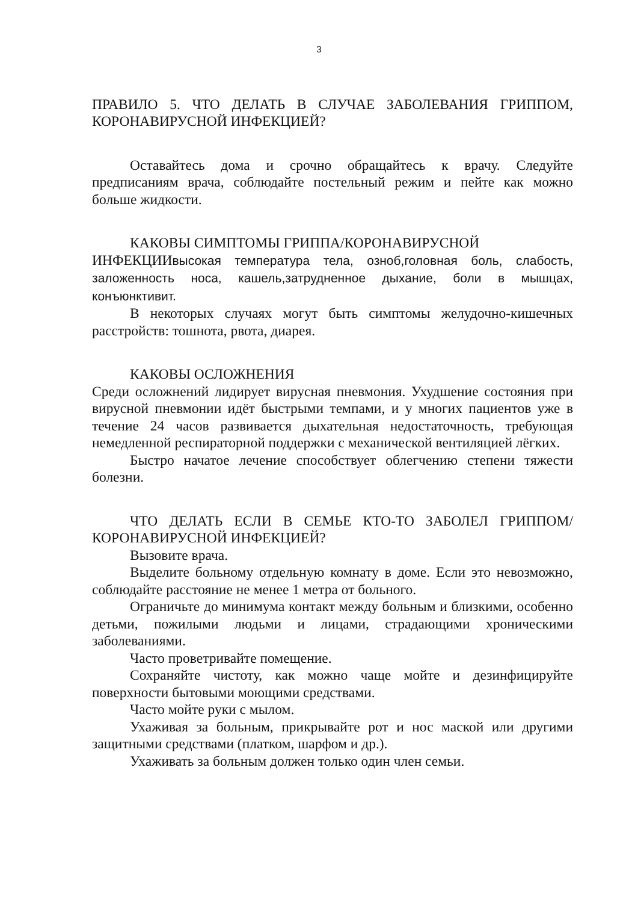3
ПРАВИЛО 5. ЧТО ДЕЛАТЬ В СЛУЧАЕ ЗАБОЛЕВАНИЯ ГРИППОМ, КОРОНАВИРУСНОЙ ИНФЕКЦИЕЙ?
Оставайтесь дома и срочно обращайтесь к врачу. Следуйте предписаниям врача, соблюдайте постельный режим и пейте как можно больше жидкости.
КАКОВЫ СИМПТОМЫ ГРИППА/КОРОНАВИРУСНОЙ
ИНФЕКЦИИвысокая температура тела, озноб,головная боль, слабость, заложенность носа, кашель,затрудненное дыхание, боли в мышцах, конъюнктивит.
В некоторых случаях могут быть симптомы желудочно-кишечных расстройств: тошнота, рвота, диарея.
КАКОВЫ ОСЛОЖНЕНИЯ
Среди осложнений лидирует вирусная пневмония. Ухудшение состояния при вирусной пневмонии идёт быстрыми темпами, и у многих пациентов уже в течение 24 часов развивается дыхательная недостаточность, требующая немедленной респираторной поддержки с механической вентиляцией лёгких.
Быстро начатое лечение способствует облегчению степени тяжести болезни.
ЧТО ДЕЛАТЬ ЕСЛИ В СЕМЬЕ КТО-ТО ЗАБОЛЕЛ ГРИППОМ/ КОРОНАВИРУСНОЙ ИНФЕКЦИЕЙ?
Вызовите врача.
Выделите больному отдельную комнату в доме. Если это невозможно, соблюдайте расстояние не менее 1 метра от больного.
Ограничьте до минимума контакт между больным и близкими, особенно детьми, пожилыми людьми и лицами, страдающими хроническими заболеваниями.
Часто проветривайте помещение.
Сохраняйте чистоту, как можно чаще мойте и дезинфицируйте поверхности бытовыми моющими средствами.
Часто мойте руки с мылом.
Ухаживая за больным, прикрывайте рот и нос маской или другими защитными средствами (платком, шарфом и др.).
Ухаживать за больным должен только один член семьи.